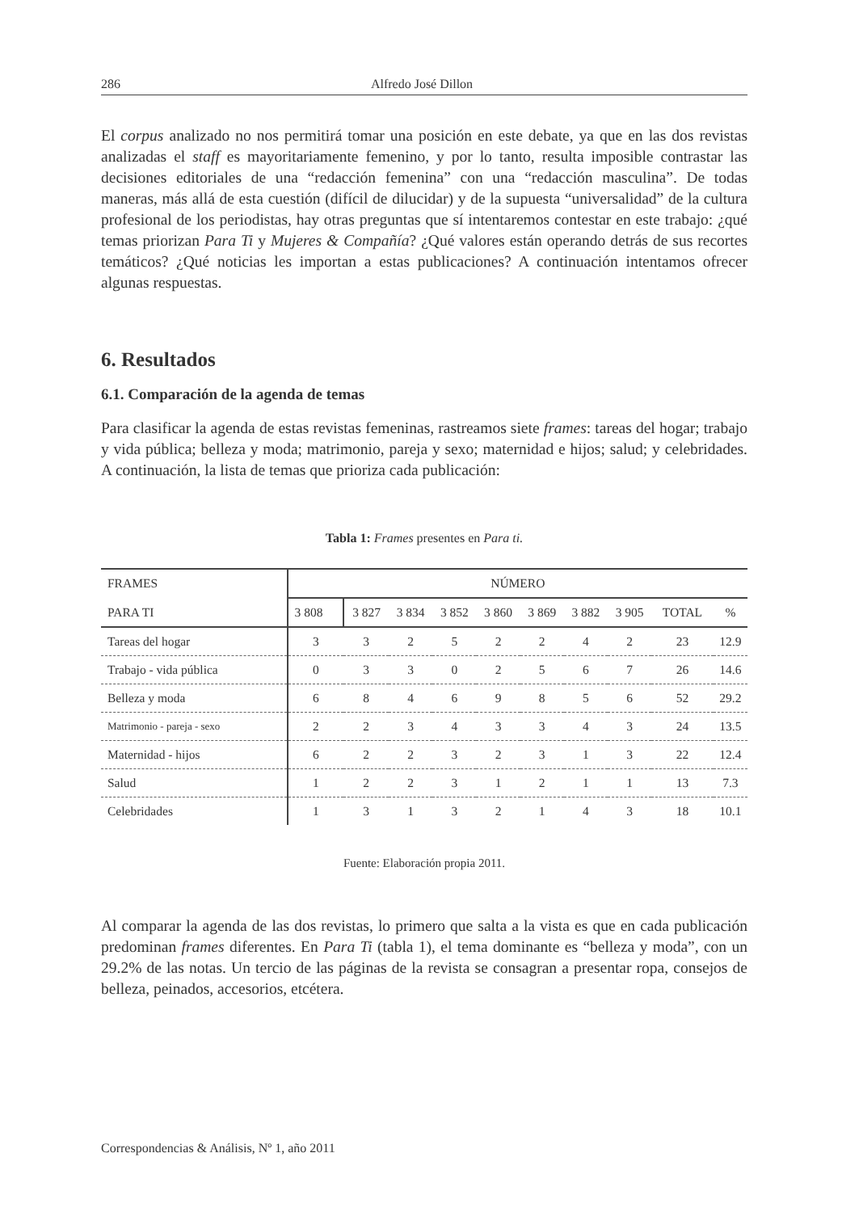286 Alfredo José Dillon
El corpus analizado no nos permitirá tomar una posición en este debate, ya que en las dos revistas analizadas el staff es mayoritariamente femenino, y por lo tanto, resulta imposible contrastar las decisiones editoriales de una “redacción femenina” con una “redacción masculina”. De todas maneras, más allá de esta cuestión (difícil de dilucidar) y de la supuesta “universalidad” de la cultura profesional de los periodistas, hay otras preguntas que sí intentaremos contestar en este trabajo: ¿qué temas priorizan Para Ti y Mujeres & Compañía? ¿Qué valores están operando detrás de sus recortes temáticos? ¿Qué noticias les importan a estas publicaciones? A continuación intentamos ofrecer algunas respuestas.
6. Resultados
6.1. Comparación de la agenda de temas
Para clasificar la agenda de estas revistas femeninas, rastreamos siete frames: tareas del hogar; trabajo y vida pública; belleza y moda; matrimonio, pareja y sexo; maternidad e hijos; salud; y celebridades. A continuación, la lista de temas que prioriza cada publicación:
Tabla 1: Frames presentes en Para ti.
| FRAMES PARA TI | NÚMERO | | | | | | | | | |
| --- | --- | --- | --- | --- | --- | --- | --- | --- | --- | --- |
| | 3 808 | 3 827 | 3 834 | 3 852 | 3 860 | 3 869 | 3 882 | 3 905 | TOTAL | % |
| Tareas del hogar | 3 | 3 | 2 | 5 | 2 | 2 | 4 | 2 | 23 | 12.9 |
| Trabajo - vida pública | 0 | 3 | 3 | 0 | 2 | 5 | 6 | 7 | 26 | 14.6 |
| Belleza y moda | 6 | 8 | 4 | 6 | 9 | 8 | 5 | 6 | 52 | 29.2 |
| Matrimonio - pareja - sexo | 2 | 2 | 3 | 4 | 3 | 3 | 4 | 3 | 24 | 13.5 |
| Maternidad - hijos | 6 | 2 | 2 | 3 | 2 | 3 | 1 | 3 | 22 | 12.4 |
| Salud | 1 | 2 | 2 | 3 | 1 | 2 | 1 | 1 | 13 | 7.3 |
| Celebridades | 1 | 3 | 1 | 3 | 2 | 1 | 4 | 3 | 18 | 10.1 |
Fuente: Elaboración propia 2011.
Al comparar la agenda de las dos revistas, lo primero que salta a la vista es que en cada publicación predominan frames diferentes. En Para Ti (tabla 1), el tema dominante es “belleza y moda”, con un 29.2% de las notas. Un tercio de las páginas de la revista se consagran a presentar ropa, consejos de belleza, peinados, accesorios, etcétera.
Correspondencias & Análisis, Nº 1, año 2011